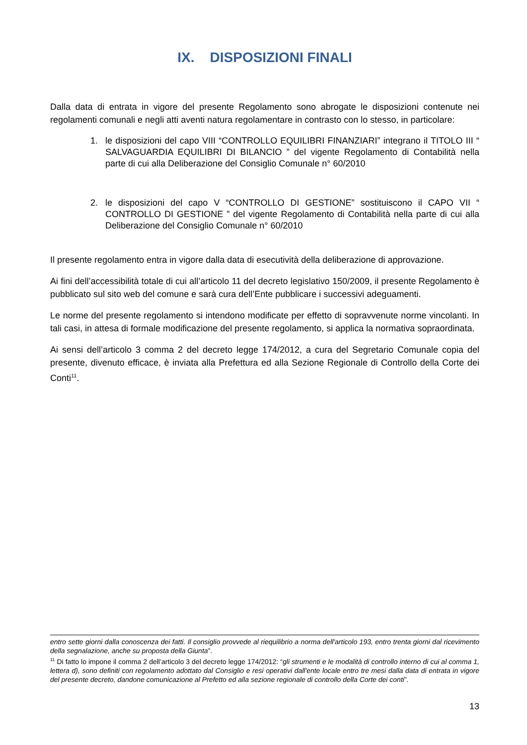IX. DISPOSIZIONI FINALI
Dalla data di entrata in vigore del presente Regolamento sono abrogate le disposizioni contenute nei regolamenti comunali e negli atti aventi natura regolamentare in contrasto con lo stesso, in particolare:
1. le disposizioni del capo VIII “CONTROLLO EQUILIBRI FINANZIARI” integrano il TITOLO III “ SALVAGUARDIA EQUILIBRI DI BILANCIO ” del vigente Regolamento di Contabilità nella parte di cui alla Deliberazione del Consiglio Comunale n° 60/2010
2. le disposizioni del capo V “CONTROLLO DI GESTIONE” sostituiscono il CAPO VII “ CONTROLLO DI GESTIONE ” del vigente Regolamento di Contabilità nella parte di cui alla Deliberazione del Consiglio Comunale n° 60/2010
Il presente regolamento entra in vigore dalla data di esecutività della deliberazione di approvazione.
Ai fini dell’accessibilità totale di cui all’articolo 11 del decreto legislativo 150/2009, il presente Regolamento è pubblicato sul sito web del comune e sarà cura dell’Ente pubblicare i successivi adeguamenti.
Le norme del presente regolamento si intendono modificate per effetto di sopravvenute norme vincolanti. In tali casi, in attesa di formale modificazione del presente regolamento, si applica la normativa sopraordinata.
Ai sensi dell’articolo 3 comma 2 del decreto legge 174/2012, a cura del Segretario Comunale copia del presente, divenuto efficace, è inviata alla Prefettura ed alla Sezione Regionale di Controllo della Corte dei Conti<sup>11</sup>.
entro sette giorni dalla conoscenza dei fatti. Il consiglio provvede al riequilibrio a norma dell'articolo 193, entro trenta giorni dal ricevimento della segnalazione, anche su proposta della Giunta”.
<sup>11</sup> Di fatto lo impone il comma 2 dell’articolo 3 del decreto legge 174/2012: “gli strumenti e le modalità di controllo interno di cui al comma 1, lettera d), sono definiti con regolamento adottato dal Consiglio e resi operativi dall'ente locale entro tre mesi dalla data di entrata in vigore del presente decreto, dandone comunicazione al Prefetto ed alla sezione regionale di controllo della Corte dei conti”.
13